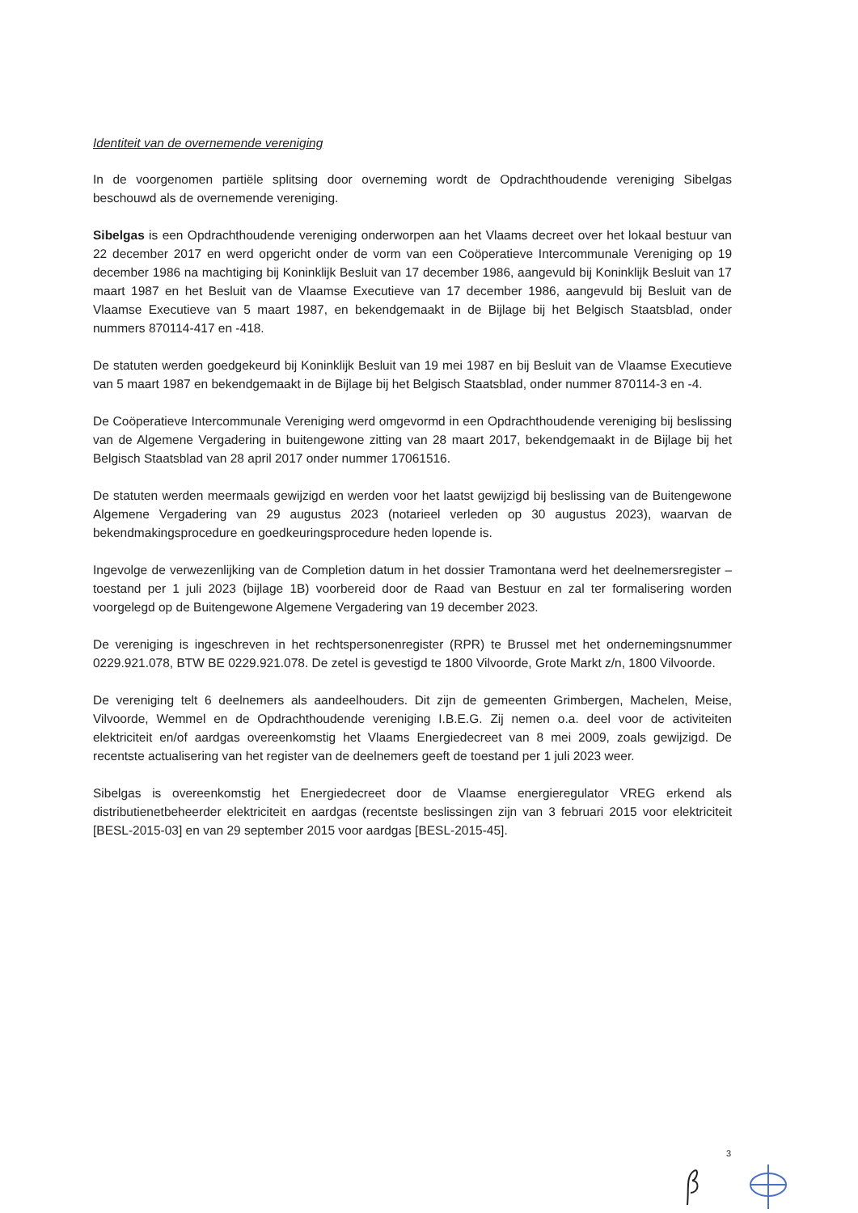Identiteit van de overnemende vereniging
In de voorgenomen partiële splitsing door overneming wordt de Opdrachthoudende vereniging Sibelgas beschouwd als de overnemende vereniging.
Sibelgas is een Opdrachthoudende vereniging onderworpen aan het Vlaams decreet over het lokaal bestuur van 22 december 2017 en werd opgericht onder de vorm van een Coöperatieve Intercommunale Vereniging op 19 december 1986 na machtiging bij Koninklijk Besluit van 17 december 1986, aangevuld bij Koninklijk Besluit van 17 maart 1987 en het Besluit van de Vlaamse Executieve van 17 december 1986, aangevuld bij Besluit van de Vlaamse Executieve van 5 maart 1987, en bekendgemaakt in de Bijlage bij het Belgisch Staatsblad, onder nummers 870114-417 en -418.
De statuten werden goedgekeurd bij Koninklijk Besluit van 19 mei 1987 en bij Besluit van de Vlaamse Executieve van 5 maart 1987 en bekendgemaakt in de Bijlage bij het Belgisch Staatsblad, onder nummer 870114-3 en -4.
De Coöperatieve Intercommunale Vereniging werd omgevormd in een Opdrachthoudende vereniging bij beslissing van de Algemene Vergadering in buitengewone zitting van 28 maart 2017, bekendgemaakt in de Bijlage bij het Belgisch Staatsblad van 28 april 2017 onder nummer 17061516.
De statuten werden meermaals gewijzigd en werden voor het laatst gewijzigd bij beslissing van de Buitengewone Algemene Vergadering van 29 augustus 2023 (notarieel verleden op 30 augustus 2023), waarvan de bekendmakingsprocedure en goedkeuringsprocedure heden lopende is.
Ingevolge de verwezenlijking van de Completion datum in het dossier Tramontana werd het deelnemersregister – toestand per 1 juli 2023 (bijlage 1B) voorbereid door de Raad van Bestuur en zal ter formalisering worden voorgelegd op de Buitengewone Algemene Vergadering van 19 december 2023.
De vereniging is ingeschreven in het rechtspersonenregister (RPR) te Brussel met het ondernemingsnummer 0229.921.078, BTW BE 0229.921.078. De zetel is gevestigd te 1800 Vilvoorde, Grote Markt z/n, 1800 Vilvoorde.
De vereniging telt 6 deelnemers als aandeelhouders. Dit zijn de gemeenten Grimbergen, Machelen, Meise, Vilvoorde, Wemmel en de Opdrachthoudende vereniging I.B.E.G. Zij nemen o.a. deel voor de activiteiten elektriciteit en/of aardgas overeenkomstig het Vlaams Energiedecreet van 8 mei 2009, zoals gewijzigd. De recentste actualisering van het register van de deelnemers geeft de toestand per 1 juli 2023 weer.
Sibelgas is overeenkomstig het Energiedecreet door de Vlaamse energieregulator VREG erkend als distributienetbeheerder elektriciteit en aardgas (recentste beslissingen zijn van 3 februari 2015 voor elektriciteit [BESL-2015-03] en van 29 september 2015 voor aardgas [BESL-2015-45].
3